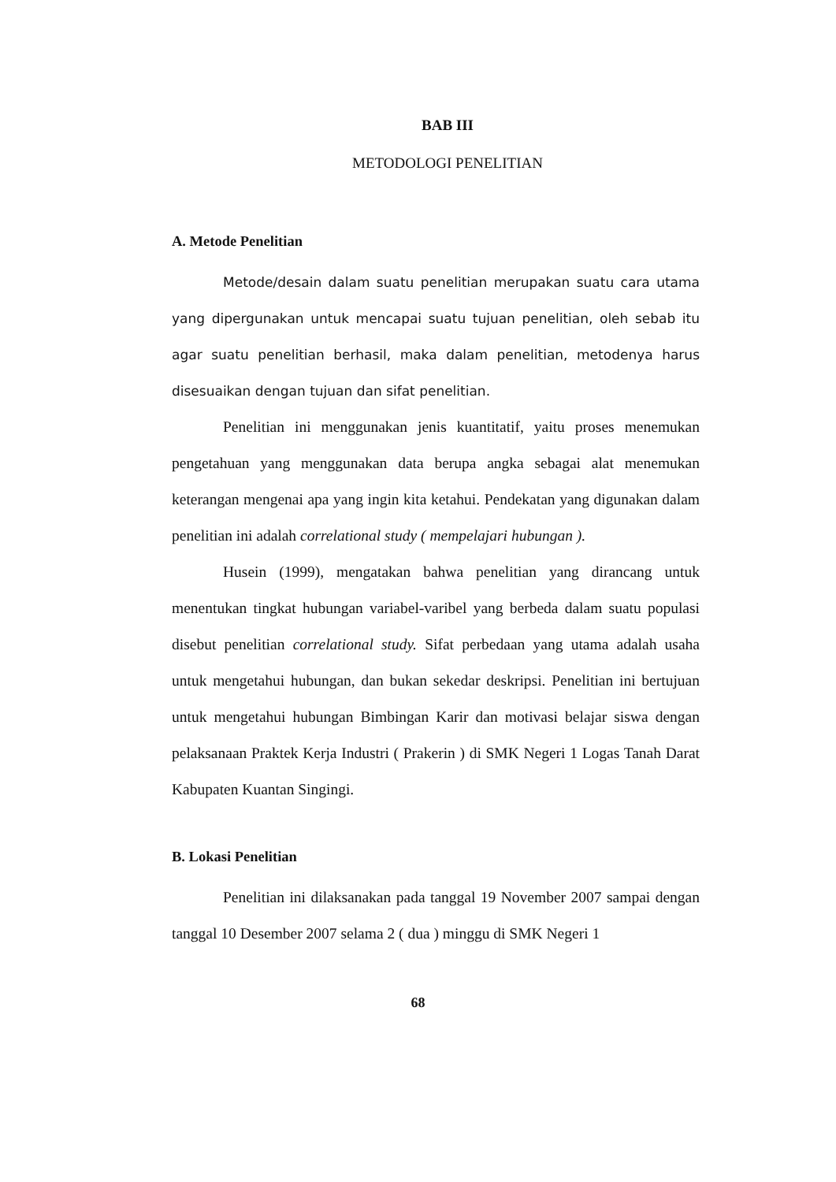BAB III
METODOLOGI PENELITIAN
A. Metode Penelitian
Metode/desain dalam suatu penelitian merupakan suatu cara utama yang dipergunakan untuk mencapai suatu tujuan penelitian, oleh sebab itu agar suatu penelitian berhasil, maka dalam penelitian, metodenya harus disesuaikan dengan tujuan dan sifat penelitian.
Penelitian ini menggunakan jenis kuantitatif, yaitu proses menemukan pengetahuan yang menggunakan data berupa angka sebagai alat menemukan keterangan mengenai apa yang ingin kita ketahui. Pendekatan yang digunakan dalam penelitian ini adalah correlational study ( mempelajari hubungan ).
Husein (1999), mengatakan bahwa penelitian yang dirancang untuk menentukan tingkat hubungan variabel-varibel yang berbeda dalam suatu populasi disebut penelitian correlational study. Sifat perbedaan yang utama adalah usaha untuk mengetahui hubungan, dan bukan sekedar deskripsi. Penelitian ini bertujuan untuk mengetahui hubungan Bimbingan Karir dan motivasi belajar siswa dengan pelaksanaan Praktek Kerja Industri ( Prakerin ) di SMK Negeri 1 Logas Tanah Darat Kabupaten Kuantan Singingi.
B. Lokasi Penelitian
Penelitian ini dilaksanakan pada tanggal 19 November 2007 sampai dengan tanggal 10 Desember 2007 selama 2 ( dua ) minggu di SMK Negeri 1
68